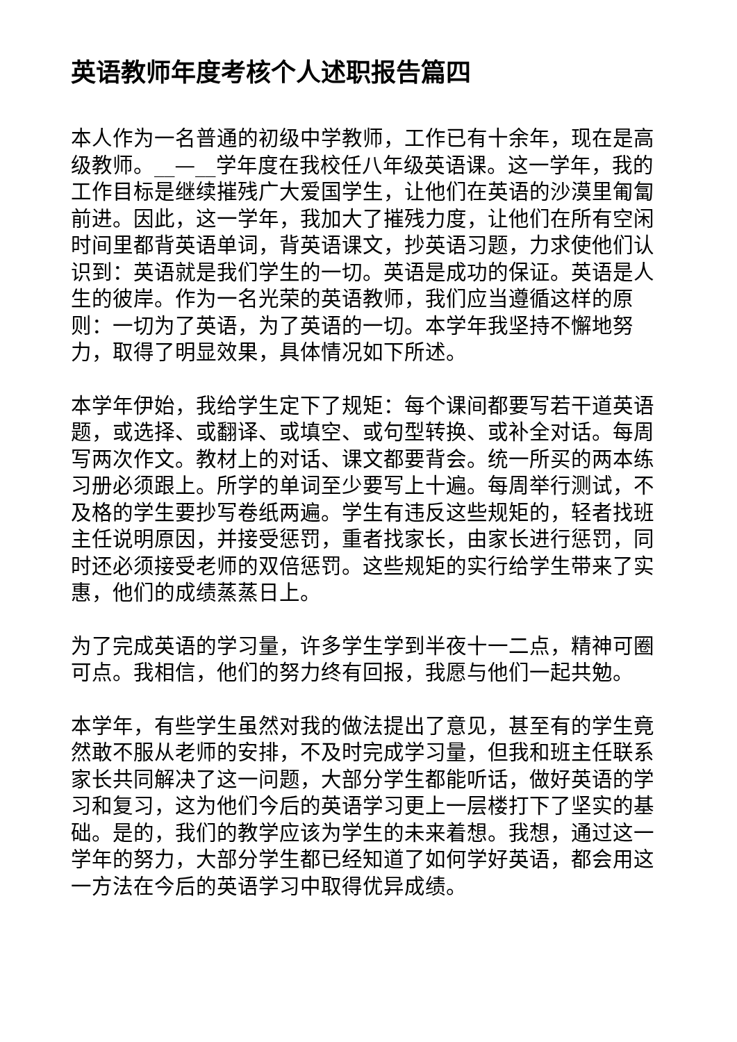英语教师年度考核个人述职报告篇四
本人作为一名普通的初级中学教师，工作已有十余年，现在是高级教师。__—__学年度在我校任八年级英语课。这一学年，我的工作目标是继续摧残广大爱国学生，让他们在英语的沙漠里匍匐前进。因此，这一学年，我加大了摧残力度，让他们在所有空闲时间里都背英语单词，背英语课文，抄英语习题，力求使他们认识到：英语就是我们学生的一切。英语是成功的保证。英语是人生的彼岸。作为一名光荣的英语教师，我们应当遵循这样的原则：一切为了英语，为了英语的一切。本学年我坚持不懈地努力，取得了明显效果，具体情况如下所述。
本学年伊始，我给学生定下了规矩：每个课间都要写若干道英语题，或选择、或翻译、或填空、或句型转换、或补全对话。每周写两次作文。教材上的对话、课文都要背会。统一所买的两本练习册必须跟上。所学的单词至少要写上十遍。每周举行测试，不及格的学生要抄写卷纸两遍。学生有违反这些规矩的，轻者找班主任说明原因，并接受惩罚，重者找家长，由家长进行惩罚，同时还必须接受老师的双倍惩罚。这些规矩的实行给学生带来了实惠，他们的成绩蒸蒸日上。
为了完成英语的学习量，许多学生学到半夜十一二点，精神可圈可点。我相信，他们的努力终有回报，我愿与他们一起共勉。
本学年，有些学生虽然对我的做法提出了意见，甚至有的学生竟然敢不服从老师的安排，不及时完成学习量，但我和班主任联系家长共同解决了这一问题，大部分学生都能听话，做好英语的学习和复习，这为他们今后的英语学习更上一层楼打下了坚实的基础。是的，我们的教学应该为学生的未来着想。我想，通过这一学年的努力，大部分学生都已经知道了如何学好英语，都会用这一方法在今后的英语学习中取得优异成绩。